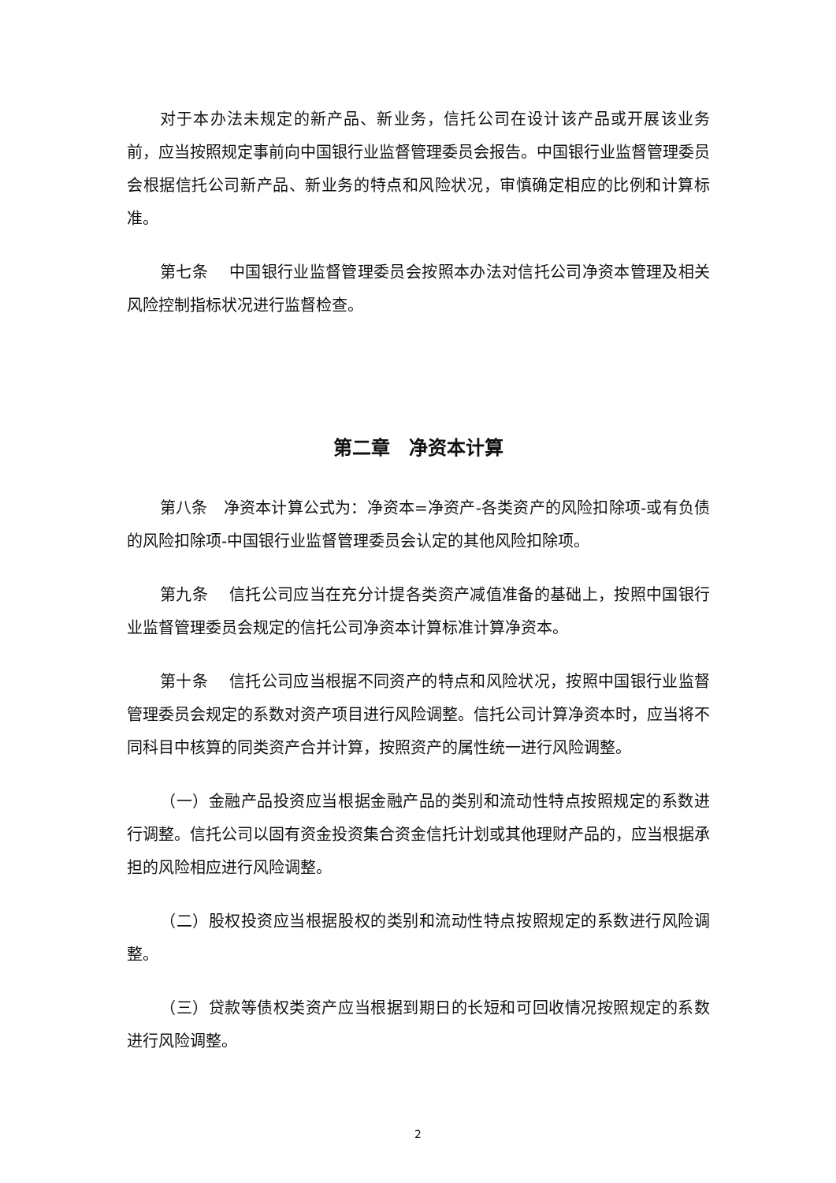对于本办法未规定的新产品、新业务，信托公司在设计该产品或开展该业务前，应当按照规定事前向中国银行业监督管理委员会报告。中国银行业监督管理委员会根据信托公司新产品、新业务的特点和风险状况，审慎确定相应的比例和计算标准。
第七条　 中国银行业监督管理委员会按照本办法对信托公司净资本管理及相关风险控制指标状况进行监督检查。
第二章　净资本计算
第八条　净资本计算公式为：净资本=净资产-各类资产的风险扣除项-或有负债的风险扣除项-中国银行业监督管理委员会认定的其他风险扣除项。
第九条　 信托公司应当在充分计提各类资产减值准备的基础上，按照中国银行业监督管理委员会规定的信托公司净资本计算标准计算净资本。
第十条　 信托公司应当根据不同资产的特点和风险状况，按照中国银行业监督管理委员会规定的系数对资产项目进行风险调整。信托公司计算净资本时，应当将不同科目中核算的同类资产合并计算，按照资产的属性统一进行风险调整。
（一）金融产品投资应当根据金融产品的类别和流动性特点按照规定的系数进行调整。信托公司以固有资金投资集合资金信托计划或其他理财产品的，应当根据承担的风险相应进行风险调整。
（二）股权投资应当根据股权的类别和流动性特点按照规定的系数进行风险调整。
（三）贷款等债权类资产应当根据到期日的长短和可回收情况按照规定的系数进行风险调整。
2